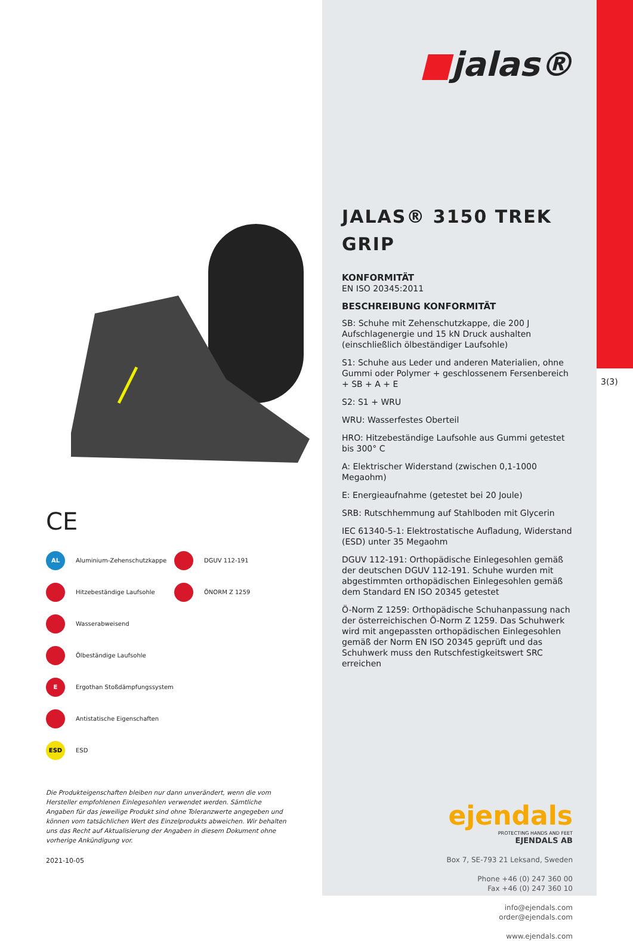CE
AL Aluminium-Zehenschutzkappe
Hitzebeständige Laufsohle
Wasserabweisend
Ölbeständige Laufsohle
E Ergothan Stoßdämpfungssystem
Antistatische Eigenschaften
ESD ESD
DGUV 112-191
ÖNORM Z 1259
Die Produkteigenschaften bleiben nur dann unverändert, wenn die vom Hersteller empfohlenen Einlegesohlen verwendet werden. Sämtliche Angaben für das jeweilige Produkt sind ohne Toleranzwerte angegeben und können vom tatsächlichen Wert des Einzelprodukts abweichen. Wir behalten uns das Recht auf Aktualisierung der Angaben in diesem Dokument ohne vorherige Ankündigung vor.
2021-10-05
■jalas®
JALAS® 3150 TREK GRIP
KONFORMITÄT
EN ISO 20345:2011
BESCHREIBUNG KONFORMITÄT
SB: Schuhe mit Zehenschutzkappe, die 200 J Aufschlagenergie und 15 kN Druck aushalten (einschließlich ölbeständiger Laufsohle)
S1: Schuhe aus Leder und anderen Materialien, ohne Gummi oder Polymer + geschlossenem Fersenbereich + SB + A + E
S2: S1 + WRU
WRU: Wasserfestes Oberteil
HRO: Hitzebeständige Laufsohle aus Gummi getestet bis 300° C
A: Elektrischer Widerstand (zwischen 0,1-1000 Megaohm)
E: Energieaufnahme (getestet bei 20 Joule)
SRB: Rutschhemmung auf Stahlboden mit Glycerin
IEC 61340-5-1: Elektrostatische Aufladung, Widerstand (ESD) unter 35 Megaohm
DGUV 112-191: Orthopädische Einlegesohlen gemäß der deutschen DGUV 112-191. Schuhe wurden mit abgestimmten orthopädischen Einlegesohlen gemäß dem Standard EN ISO 20345 getestet
Ö-Norm Z 1259: Orthopädische Schuhanpassung nach der österreichischen Ö-Norm Z 1259. Das Schuhwerk wird mit angepassten orthopädischen Einlegesohlen gemäß der Norm EN ISO 20345 geprüft und das Schuhwerk muss den Rutschfestigkeitswert SRC erreichen
ejendals
PROTECTING HANDS AND FEET
EJENDALS AB
Box 7, SE-793 21 Leksand, Sweden
Phone +46 (0) 247 360 00
Fax +46 (0) 247 360 10
info@ejendals.com
order@ejendals.com
www.ejendals.com
3(3)